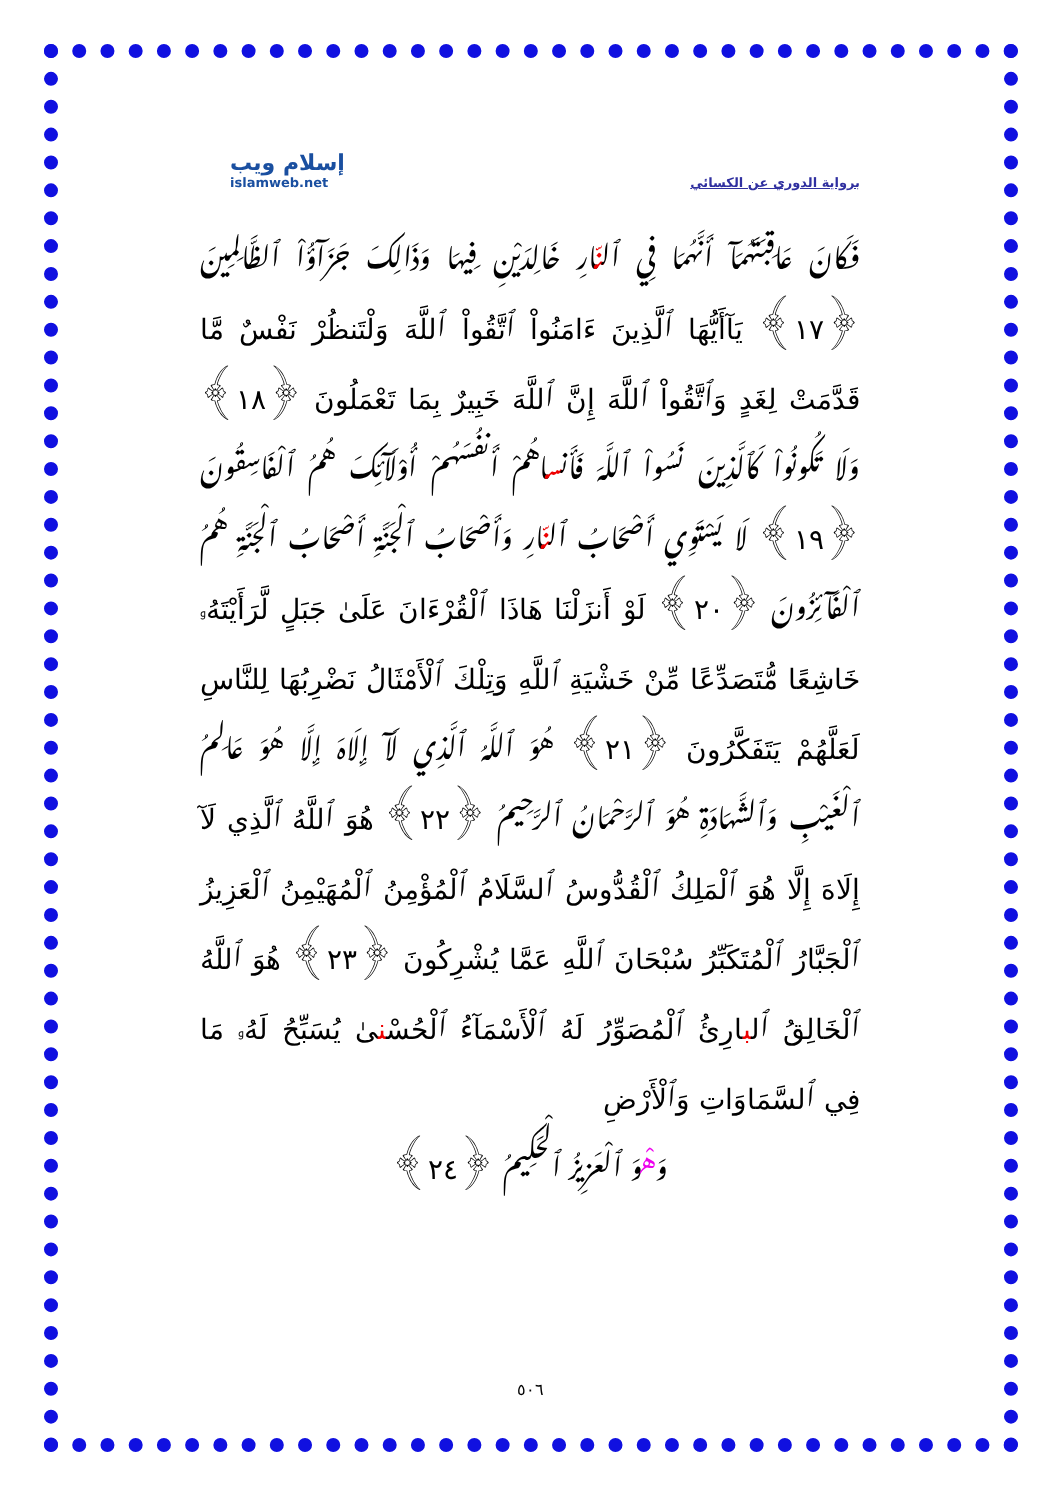إسلام ويب
islamweb.net
برواية الدوري عن الكسائي
فَكَانَ عَاقِبَتَهُمَآ أَنَّهُمَا فِي ٱلنّارِ خَالِدَيْنِ فِيهَا وَذَالِكَ جَزَآؤُاْ ٱلظَّالِمِينَ ﴿١٧﴾ يَآأَيُّهَا ٱلَّذِينَ ءَامَنُواْ ٱتَّقُواْ ٱللَّهَ وَلْتَنظُرْ نَفْسٌ مَّا قَدَّمَتْ لِغَدٍ وَٱتَّقُواْ ٱللَّهَ إِنَّ ٱللَّهَ خَبِيرٌ بِمَا تَعْمَلُونَ ﴿١٨﴾ وَلَا تَكُونُواْ كَٱلَّذِينَ نَسُواْ ٱللَّهَ فَأَنساهُمْ أَنفُسَهُمْ أُوْلَآئِكَ هُمُ ٱلْفَاسِقُونَ ﴿١٩﴾ لَا يَسْتَوِي أَصْحَابُ ٱلنّارِ وَأَصْحَابُ ٱلْجَنَّةِ أَصْحَابُ ٱلْجَنَّةِ هُمُ ٱلْفَآئِزُونَ ﴿٢٠﴾ لَوْ أَنزَلْنَا هَاذَا ٱلْقُرْءَانَ عَلَىٰ جَبَلٍ لَّرَأَيْتَهُۥ خَاشِعًا مُّتَصَدِّعًا مِّنْ خَشْيَةِ ٱللَّهِ وَتِلْكَ ٱلْأَمْثَالُ نَضْرِبُهَا لِلنَّاسِ لَعَلَّهُمْ يَتَفَكَّرُونَ ﴿٢١﴾ هُوَ ٱللَّهُ ٱلَّذِي لَآ إِلَاهَ إِلَّا هُوَ عَالِمُ ٱلْغَيْبِ وَٱلشَّهَادَةِ هُوَ ٱلرَّحْمَانُ ٱلرَّحِيمُ ﴿٢٢﴾ هُوَ ٱللَّهُ ٱلَّذِي لَآ إِلَاهَ إِلَّا هُوَ ٱلْمَلِكُ ٱلْقُدُّوسُ ٱلسَّلَامُ ٱلْمُؤْمِنُ ٱلْمُهَيْمِنُ ٱلْعَزِيزُ ٱلْجَبَّارُ ٱلْمُتَكَبِّرُ سُبْحَانَ ٱللَّهِ عَمَّا يُشْرِكُونَ ﴿٢٣﴾ هُوَ ٱللَّهُ ٱلْخَالِقُ ٱلبارِئُ ٱلْمُصَوِّرُ لَهُ ٱلْأَسْمَآءُ ٱلْحُسْنىٰ يُسَبِّحُ لَهُۥ مَا فِي ٱلسَّمَاوَاتِ وَٱلْأَرْضِ
وَهْوَ ٱلْعَزِيزُ ٱلْحَكِيمُ ﴿٢٤﴾
٥٠٦